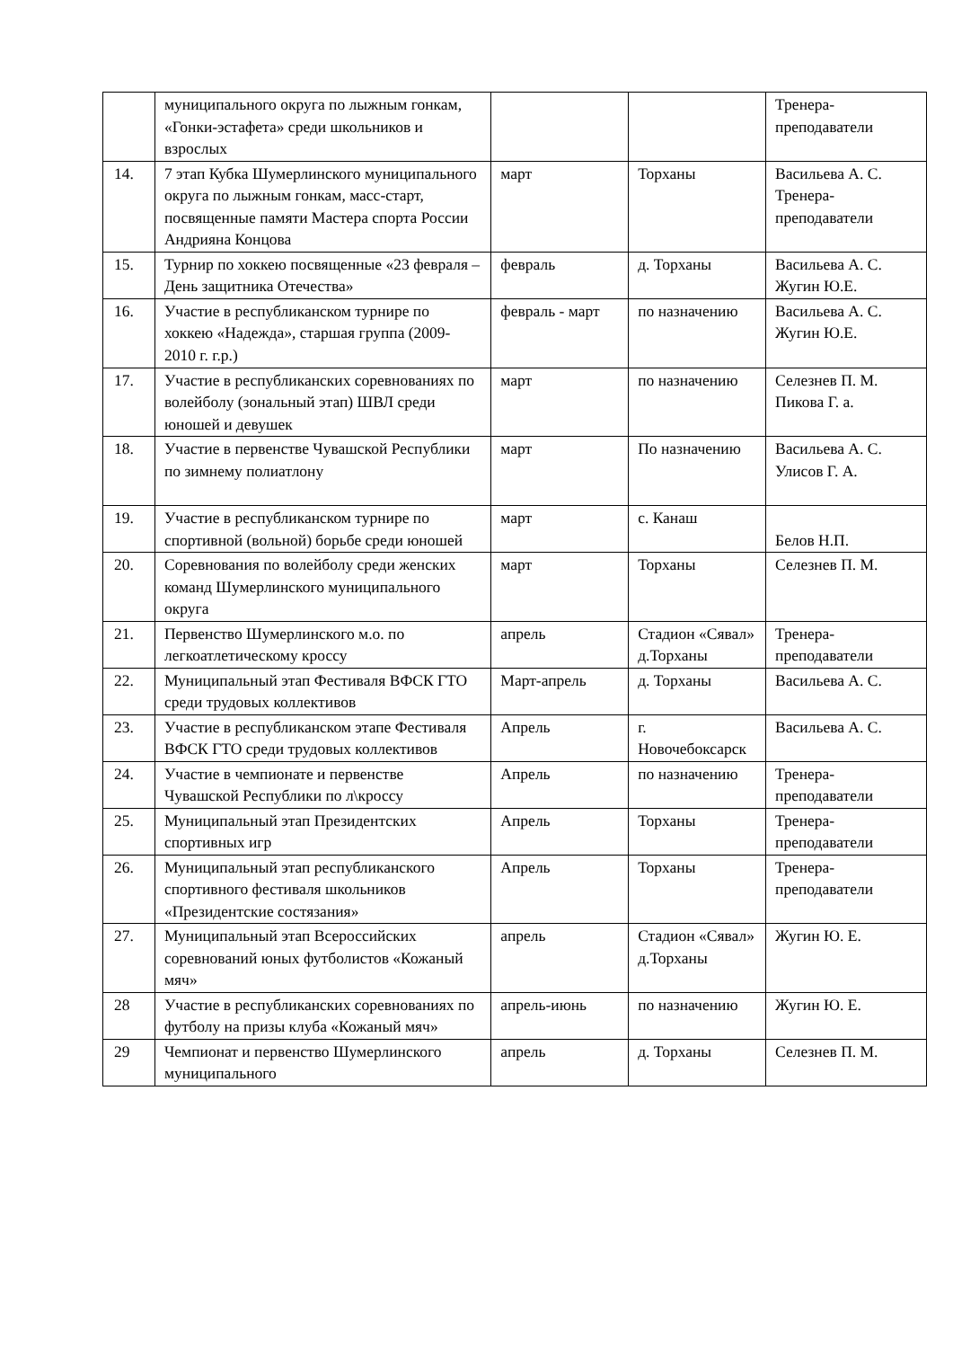| | муниципального округа по лыжным гонкам, «Гонки-эстафета» среди школьников и взрослых | | | Тренера-преподаватели |
| 14. | 7 этап Кубка Шумерлинского муниципального округа по лыжным гонкам, масс-старт, посвященные памяти Мастера спорта России Андрияна Концова | март | Торханы | Васильева А. С. Тренера-преподаватели |
| 15. | Турнир по хоккею посвященные «23 февраля – День защитника Отечества» | февраль | д. Торханы | Васильева А. С. Жугин Ю.Е. |
| 16. | Участие в республиканском турнире по хоккею «Надежда», старшая группа (2009-2010 г. г.р.) | февраль - март | по назначению | Васильева А. С. Жугин Ю.Е. |
| 17. | Участие в республиканских соревнованиях по волейболу (зональный этап) ШВЛ среди юношей и девушек | март | по назначению | Селезнев П. М. Пикова Г. а. |
| 18. | Участие в первенстве Чувашской Республики по зимнему полиатлону | март | По назначению | Васильева А. С. Улисов Г. А. |
| 19. | Участие в республиканском турнире по спортивной (вольной) борьбе среди юношей | март | с. Канаш | Белов Н.П. |
| 20. | Соревнования по волейболу среди женских команд Шумерлинского муниципального округа | март | Торханы | Селезнев П. М. |
| 21. | Первенство Шумерлинского м.о. по легкоатлетическому кроссу | апрель | Стадион «Сявал» д.Торханы | Тренера-преподаватели |
| 22. | Муниципальный этап Фестиваля ВФСК ГТО среди трудовых коллективов | Март-апрель | д. Торханы | Васильева А. С. |
| 23. | Участие в республиканском этапе Фестиваля ВФСК ГТО среди трудовых коллективов | Апрель | г. Новочебоксарск | Васильева А. С. |
| 24. | Участие в чемпионате и первенстве Чувашской Республики по л\кроссу | Апрель | по назначению | Тренера-преподаватели |
| 25. | Муниципальный этап Президентских спортивных игр | Апрель | Торханы | Тренера-преподаватели |
| 26. | Муниципальный этап республиканского спортивного фестиваля школьников «Президентские состязания» | Апрель | Торханы | Тренера-преподаватели |
| 27. | Муниципальный этап Всероссийских соревнований юных футболистов «Кожаный мяч» | апрель | Стадион «Сявал» д.Торханы | Жугин Ю. Е. |
| 28 | Участие в республиканских соревнованиях по футболу на призы клуба «Кожаный мяч» | апрель-июнь | по назначению | Жугин Ю. Е. |
| 29 | Чемпионат и первенство Шумерлинского муниципального | апрель | д. Торханы | Селезнев П. М. |